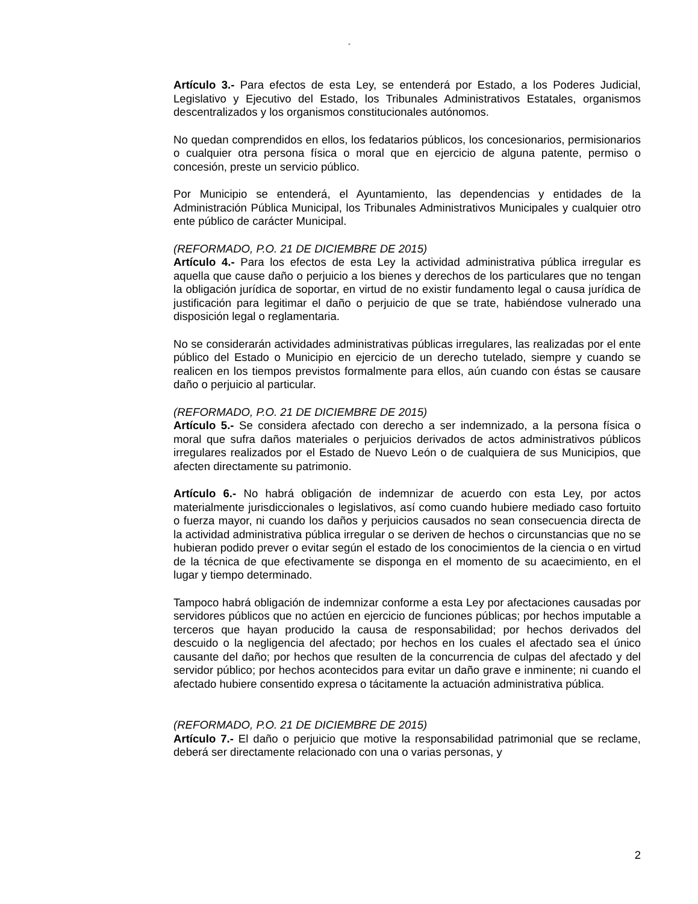“
Artículo 3.- Para efectos de esta Ley, se entenderá por Estado, a los Poderes Judicial, Legislativo y Ejecutivo del Estado, los Tribunales Administrativos Estatales, organismos descentralizados y los organismos constitucionales autónomos.
No quedan comprendidos en ellos, los fedatarios públicos, los concesionarios, permisionarios o cualquier otra persona física o moral que en ejercicio de alguna patente, permiso o concesión, preste un servicio público.
Por Municipio se entenderá, el Ayuntamiento, las dependencias y entidades de la Administración Pública Municipal, los Tribunales Administrativos Municipales y cualquier otro ente público de carácter Municipal.
(REFORMADO, P.O. 21 DE DICIEMBRE DE 2015)
Artículo 4.- Para los efectos de esta Ley la actividad administrativa pública irregular es aquella que cause daño o perjuicio a los bienes y derechos de los particulares que no tengan la obligación jurídica de soportar, en virtud de no existir fundamento legal o causa jurídica de justificación para legitimar el daño o perjuicio de que se trate, habiéndose vulnerado una disposición legal o reglamentaria.
No se considerarán actividades administrativas públicas irregulares, las realizadas por el ente público del Estado o Municipio en ejercicio de un derecho tutelado, siempre y cuando se realicen en los tiempos previstos formalmente para ellos, aún cuando con éstas se causare daño o perjuicio al particular.
(REFORMADO, P.O. 21 DE DICIEMBRE DE 2015)
Artículo 5.- Se considera afectado con derecho a ser indemnizado, a la persona física o moral que sufra daños materiales o perjuicios derivados de actos administrativos públicos irregulares realizados por el Estado de Nuevo León o de cualquiera de sus Municipios, que afecten directamente su patrimonio.
Artículo 6.- No habrá obligación de indemnizar de acuerdo con esta Ley, por actos materialmente jurisdiccionales o legislativos, así como cuando hubiere mediado caso fortuito o fuerza mayor, ni cuando los daños y perjuicios causados no sean consecuencia directa de la actividad administrativa pública irregular o se deriven de hechos o circunstancias que no se hubieran podido prever o evitar según el estado de los conocimientos de la ciencia o en virtud de la técnica de que efectivamente se disponga en el momento de su acaecimiento, en el lugar y tiempo determinado.
Tampoco habrá obligación de indemnizar conforme a esta Ley por afectaciones causadas por servidores públicos que no actúen en ejercicio de funciones públicas; por hechos imputable a terceros que hayan producido la causa de responsabilidad; por hechos derivados del descuido o la negligencia del afectado; por hechos en los cuales el afectado sea el único causante del daño; por hechos que resulten de la concurrencia de culpas del afectado y del servidor público; por hechos acontecidos para evitar un daño grave e inminente; ni cuando el afectado hubiere consentido expresa o tácitamente la actuación administrativa pública.
(REFORMADO, P.O. 21 DE DICIEMBRE DE 2015)
Artículo 7.- El daño o perjuicio que motive la responsabilidad patrimonial que se reclame, deberá ser directamente relacionado con una o varias personas, y
2